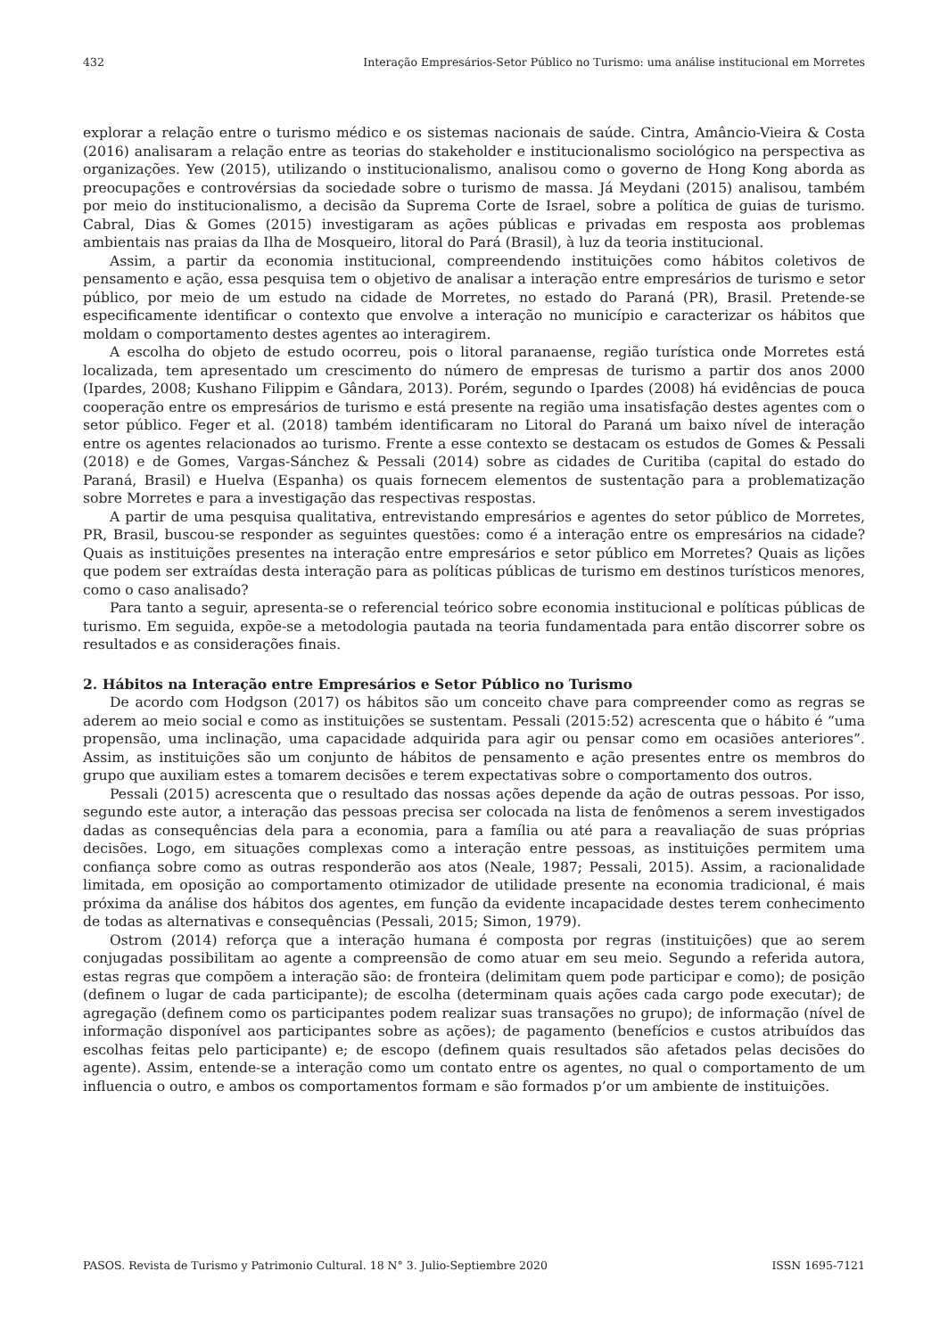432 Interação Empresários-Setor Público no Turismo: uma análise institucional em Morretes
explorar a relação entre o turismo médico e os sistemas nacionais de saúde. Cintra, Amâncio-Vieira & Costa (2016) analisaram a relação entre as teorias do stakeholder e institucionalismo sociológico na perspectiva as organizações. Yew (2015), utilizando o institucionalismo, analisou como o governo de Hong Kong aborda as preocupações e controvérsias da sociedade sobre o turismo de massa. Já Meydani (2015) analisou, também por meio do institucionalismo, a decisão da Suprema Corte de Israel, sobre a política de guias de turismo. Cabral, Dias & Gomes (2015) investigaram as ações públicas e privadas em resposta aos problemas ambientais nas praias da Ilha de Mosqueiro, litoral do Pará (Brasil), à luz da teoria institucional.
Assim, a partir da economia institucional, compreendendo instituições como hábitos coletivos de pensamento e ação, essa pesquisa tem o objetivo de analisar a interação entre empresários de turismo e setor público, por meio de um estudo na cidade de Morretes, no estado do Paraná (PR), Brasil. Pretende-se especificamente identificar o contexto que envolve a interação no município e caracterizar os hábitos que moldam o comportamento destes agentes ao interagirem.
A escolha do objeto de estudo ocorreu, pois o litoral paranaense, região turística onde Morretes está localizada, tem apresentado um crescimento do número de empresas de turismo a partir dos anos 2000 (Ipardes, 2008; Kushano Filippim e Gândara, 2013). Porém, segundo o Ipardes (2008) há evidências de pouca cooperação entre os empresários de turismo e está presente na região uma insatisfação destes agentes com o setor público. Feger et al. (2018) também identificaram no Litoral do Paraná um baixo nível de interação entre os agentes relacionados ao turismo. Frente a esse contexto se destacam os estudos de Gomes & Pessali (2018) e de Gomes, Vargas-Sánchez & Pessali (2014) sobre as cidades de Curitiba (capital do estado do Paraná, Brasil) e Huelva (Espanha) os quais fornecem elementos de sustentação para a problematização sobre Morretes e para a investigação das respectivas respostas.
A partir de uma pesquisa qualitativa, entrevistando empresários e agentes do setor público de Morretes, PR, Brasil, buscou-se responder as seguintes questões: como é a interação entre os empresários na cidade? Quais as instituições presentes na interação entre empresários e setor público em Morretes? Quais as lições que podem ser extraídas desta interação para as políticas públicas de turismo em destinos turísticos menores, como o caso analisado?
Para tanto a seguir, apresenta-se o referencial teórico sobre economia institucional e políticas públicas de turismo. Em seguida, expõe-se a metodologia pautada na teoria fundamentada para então discorrer sobre os resultados e as considerações finais.
2. Hábitos na Interação entre Empresários e Setor Público no Turismo
De acordo com Hodgson (2017) os hábitos são um conceito chave para compreender como as regras se aderem ao meio social e como as instituições se sustentam. Pessali (2015:52) acrescenta que o hábito é “uma propensão, uma inclinação, uma capacidade adquirida para agir ou pensar como em ocasiões anteriores”. Assim, as instituições são um conjunto de hábitos de pensamento e ação presentes entre os membros do grupo que auxiliam estes a tomarem decisões e terem expectativas sobre o comportamento dos outros.
Pessali (2015) acrescenta que o resultado das nossas ações depende da ação de outras pessoas. Por isso, segundo este autor, a interação das pessoas precisa ser colocada na lista de fenômenos a serem investigados dadas as consequências dela para a economia, para a família ou até para a reavaliação de suas próprias decisões. Logo, em situações complexas como a interação entre pessoas, as instituições permitem uma confiança sobre como as outras responderão aos atos (Neale, 1987; Pessali, 2015). Assim, a racionalidade limitada, em oposição ao comportamento otimizador de utilidade presente na economia tradicional, é mais próxima da análise dos hábitos dos agentes, em função da evidente incapacidade destes terem conhecimento de todas as alternativas e consequências (Pessali, 2015; Simon, 1979).
Ostrom (2014) reforça que a interação humana é composta por regras (instituições) que ao serem conjugadas possibilitam ao agente a compreensão de como atuar em seu meio. Segundo a referida autora, estas regras que compõem a interação são: de fronteira (delimitam quem pode participar e como); de posição (definem o lugar de cada participante); de escolha (determinam quais ações cada cargo pode executar); de agregação (definem como os participantes podem realizar suas transações no grupo); de informação (nível de informação disponível aos participantes sobre as ações); de pagamento (benefícios e custos atribuídos das escolhas feitas pelo participante) e; de escopo (definem quais resultados são afetados pelas decisões do agente). Assim, entende-se a interação como um contato entre os agentes, no qual o comportamento de um influencia o outro, e ambos os comportamentos formam e são formados p’or um ambiente de instituições.
PASOS. Revista de Turismo y Patrimonio Cultural. 18 N° 3. Julio-Septiembre 2020 ISSN 1695-7121